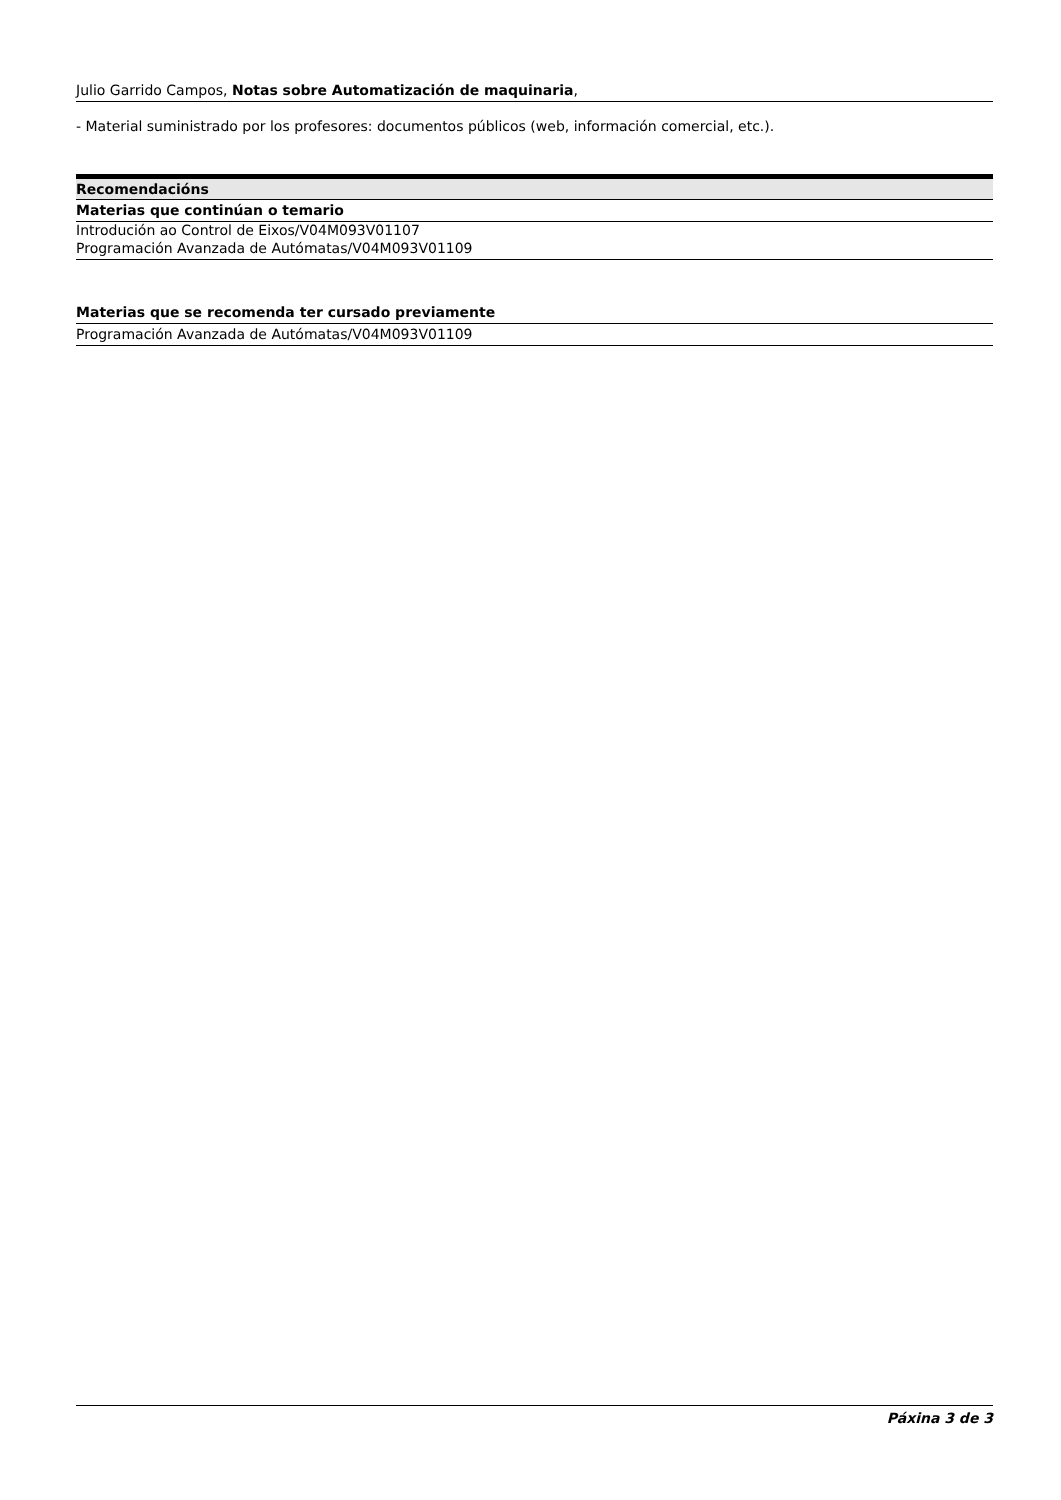Julio Garrido Campos, Notas sobre Automatización de maquinaria,
- Material suministrado por los profesores: documentos públicos (web, información comercial, etc.).
Recomendacións
Materias que continúan o temario
Introdución ao Control de Eixos/V04M093V01107
Programación Avanzada de Autómatas/V04M093V01109
Materias que se recomenda ter cursado previamente
Programación Avanzada de Autómatas/V04M093V01109
Páxina 3 de 3